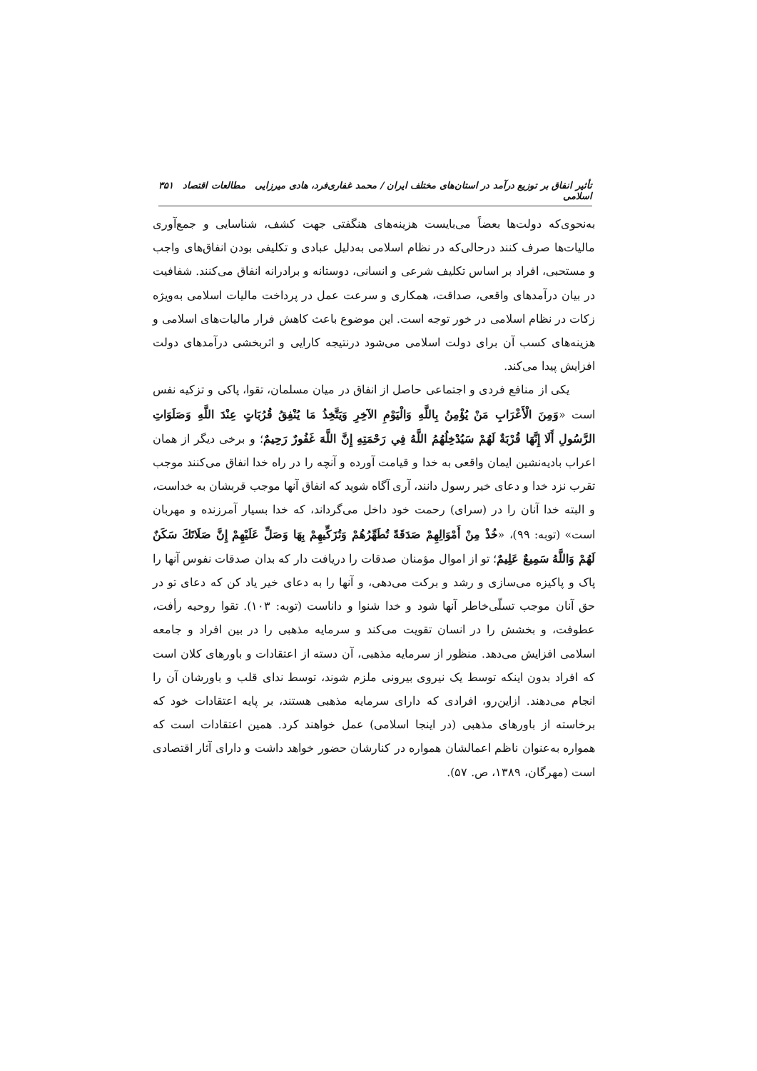تأثیر انفاق بر توزیع درآمد در استان‌های مختلف ایران / محمد غفاری‌فرد، هادی میرزایی مطالعات اقتصاد اسلامی ۳۵۱
به‌نحوی‌که دولت‌ها بعضاً می‌بایست هزینه‌های هنگفتی جهت کشف، شناسایی و جمع‌آوری مالیات‌ها صرف کنند درحالی‌که در نظام اسلامی به‌دلیل عبادی و تکلیفی بودن انفاق‌های واجب و مستحبی، افراد بر اساس تکلیف شرعی و انسانی، دوستانه و برادرانه انفاق می‌کنند. شفافیت در بیان درآمدهای واقعی، صداقت، همکاری و سرعت عمل در پرداخت مالیات اسلامی به‌ویژه زکات در نظام اسلامی در خور توجه است. این موضوع باعث کاهش فرار مالیات‌های اسلامی و هزینه‌های کسب آن برای دولت اسلامی می‌شود درنتیجه کارایی و اثربخشی درآمدهای دولت افزایش پیدا می‌کند.
یکی از منافع فردی و اجتماعی حاصل از انفاق در میان مسلمان، تقوا، پاکی و تزکیه نفس است «وَمِنَ الْأَعْرَابِ مَنْ يُؤْمِنُ بِاللَّهِ وَالْيَوْمِ الآخِرِ وَيَتَّخِذُ مَا يُنْفِقُ قُرُبَاتٍ عِنْدَ اللَّهِ وَصَلَوَاتِ الرَّسُولِ أَلَا إِنَّهَا قُرْبَةٌ لَهُمْ سَيُدْخِلُهُمُ اللَّهُ فِي رَحْمَتِهِ إِنَّ اللَّهَ غَفُورٌ رَحِيمٌ؛ و برخی دیگر از همان اعراب بادیه‌نشین ایمان واقعی به خدا و قیامت آورده و آنچه را در راه خدا انفاق می‌کنند موجب تقرب نزد خدا و دعای خیر رسول دانند، آری آگاه شوید که انفاق آنها موجب قربشان به خداست، و البته خدا آنان را در (سرای) رحمت خود داخل می‌گرداند، که خدا بسیار آمرزنده و مهربان است» (توبه: ۹۹)، «خُذْ مِنْ أَمْوَالِهِمْ صَدَقَةً تُطَهِّرُهُمْ وَتُزَكِّيهِمْ بِهَا وَصَلِّ عَلَيْهِمْ إِنَّ صَلَاتَكَ سَكَنٌ لَهُمْ وَاللَّهُ سَمِيعٌ عَلِيمٌ؛ تو از اموال مؤمنان صدقات را دریافت دار که بدان صدقات نفوس آنها را پاک و پاکیزه می‌سازی و رشد و برکت می‌دهی، و آنها را به دعای خیر یاد کن که دعای تو در حق آنان موجب تسلّی‌خاطر آنها شود و خدا شنوا و داناست (توبه: ۱۰۳). تقوا روحیه رأفت، عطوفت، و بخشش را در انسان تقویت می‌کند و سرمایه مذهبی را در بین افراد و جامعه اسلامی افزایش می‌دهد. منظور از سرمایه مذهبی، آن دسته از اعتقادات و باورهای کلان است که افراد بدون اینکه توسط یک نیروی بیرونی ملزم شوند، توسط ندای قلب و باورشان آن را انجام می‌دهند. ازاین‌رو، افرادی که دارای سرمایه مذهبی هستند، بر پایه اعتقادات خود که برخاسته از باورهای مذهبی (در اینجا اسلامی) عمل خواهند کرد. همین اعتقادات است که همواره به‌عنوان ناظم اعمالشان همواره در کنارشان حضور خواهد داشت و دارای آثار اقتصادی است (مهرگان، ۱۳۸۹، ص. ۵۷).